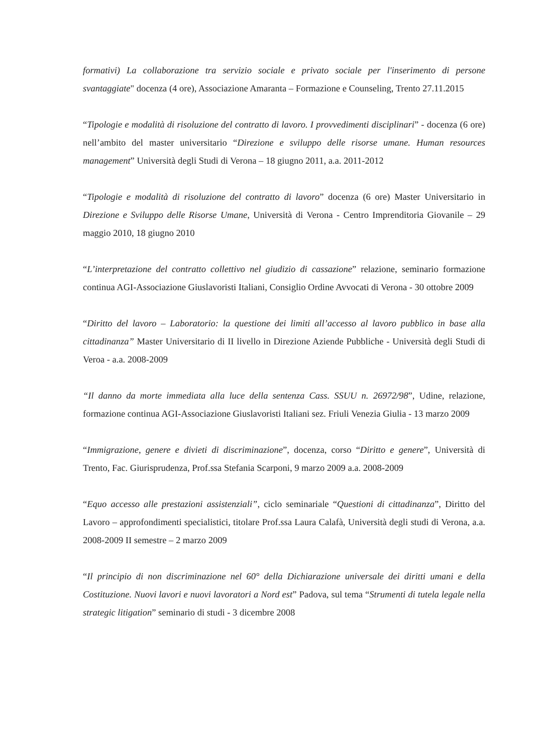formativi) La collaborazione tra servizio sociale e privato sociale per l'inserimento di persone svantaggiate" docenza (4 ore), Associazione Amaranta – Formazione e Counseling, Trento 27.11.2015
“Tipologie e modalità di risoluzione del contratto di lavoro. I provvedimenti disciplinari” - docenza (6 ore) nell’ambito del master universitario “Direzione e sviluppo delle risorse umane. Human resources management” Università degli Studi di Verona – 18 giugno 2011, a.a. 2011-2012
“Tipologie e modalità di risoluzione del contratto di lavoro” docenza (6 ore) Master Universitario in Direzione e Sviluppo delle Risorse Umane, Università di Verona - Centro Imprenditoria Giovanile – 29 maggio 2010, 18 giugno 2010
“L’interpretazione del contratto collettivo nel giudizio di cassazione” relazione, seminario formazione continua AGI-Associazione Giuslavoristi Italiani, Consiglio Ordine Avvocati di Verona - 30 ottobre 2009
“Diritto del lavoro – Laboratorio: la questione dei limiti all’accesso al lavoro pubblico in base alla cittadinanza” Master Universitario di II livello in Direzione Aziende Pubbliche - Università degli Studi di Veroa - a.a. 2008-2009
“Il danno da morte immediata alla luce della sentenza Cass. SSUU n. 26972/98”, Udine, relazione, formazione continua AGI-Associazione Giuslavoristi Italiani sez. Friuli Venezia Giulia - 13 marzo 2009
“Immigrazione, genere e divieti di discriminazione”, docenza, corso “Diritto e genere”, Università di Trento, Fac. Giurisprudenza, Prof.ssa Stefania Scarponi, 9 marzo 2009 a.a. 2008-2009
“Equo accesso alle prestazioni assistenziali”, ciclo seminariale “Questioni di cittadinanza”, Diritto del Lavoro – approfondimenti specialistici, titolare Prof.ssa Laura Calafà, Università degli studi di Verona, a.a. 2008-2009 II semestre – 2 marzo 2009
“Il principio di non discriminazione nel 60° della Dichiarazione universale dei diritti umani e della Costituzione. Nuovi lavori e nuovi lavoratori a Nord est” Padova, sul tema “Strumenti di tutela legale nella strategic litigation” seminario di studi - 3 dicembre 2008